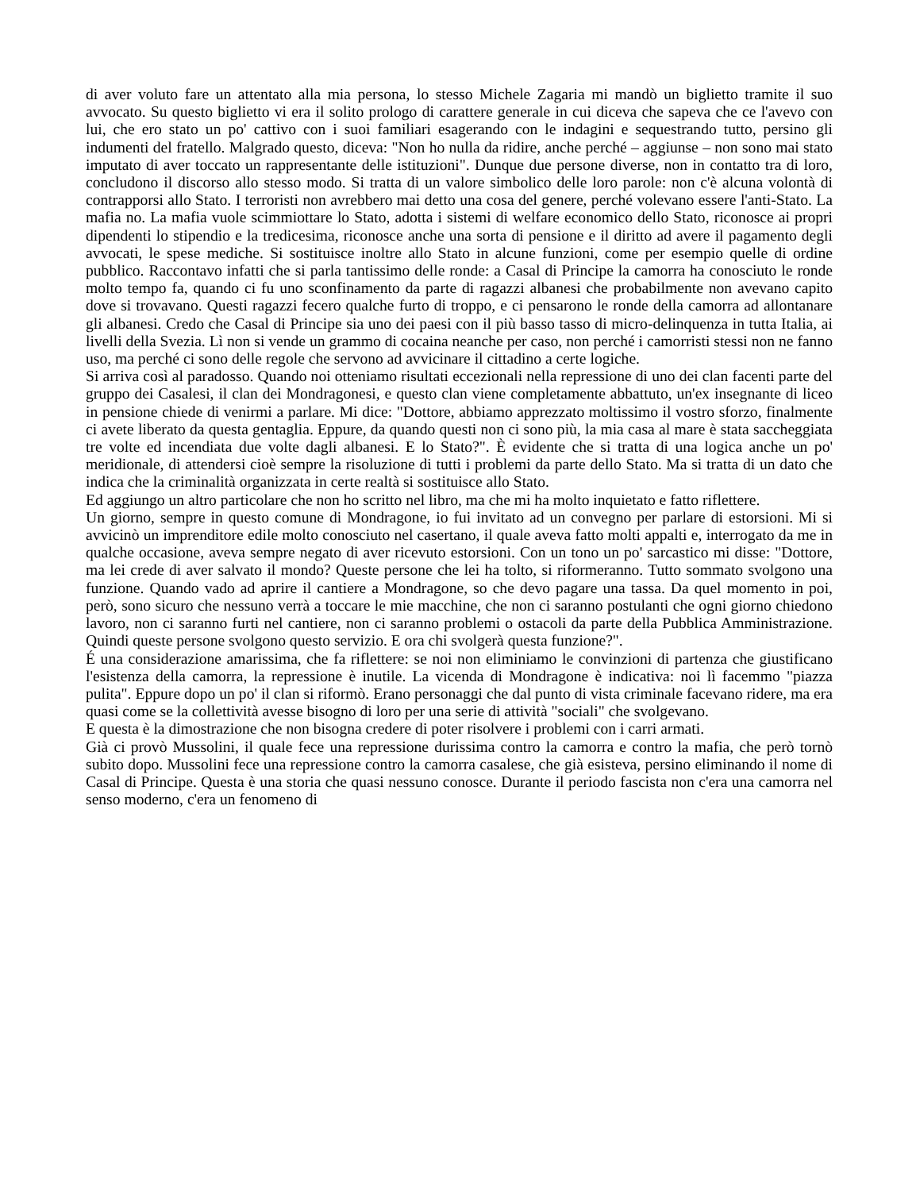di aver voluto fare un attentato alla mia persona, lo stesso Michele Zagaria mi mandò un biglietto tramite il suo avvocato. Su questo biglietto vi era il solito prologo di carattere generale in cui diceva che sapeva che ce l'avevo con lui, che ero stato un po' cattivo con i suoi familiari esagerando con le indagini e sequestrando tutto, persino gli indumenti del fratello. Malgrado questo, diceva: "Non ho nulla da ridire, anche perché – aggiunse – non sono mai stato imputato di aver toccato un rappresentante delle istituzioni". Dunque due persone diverse, non in contatto tra di loro, concludono il discorso allo stesso modo. Si tratta di un valore simbolico delle loro parole: non c'è alcuna volontà di contrapporsi allo Stato. I terroristi non avrebbero mai detto una cosa del genere, perché volevano essere l'anti-Stato. La mafia no. La mafia vuole scimmiottare lo Stato, adotta i sistemi di welfare economico dello Stato, riconosce ai propri dipendenti lo stipendio e la tredicesima, riconosce anche una sorta di pensione e il diritto ad avere il pagamento degli avvocati, le spese mediche. Si sostituisce inoltre allo Stato in alcune funzioni, come per esempio quelle di ordine pubblico. Raccontavo infatti che si parla tantissimo delle ronde: a Casal di Principe la camorra ha conosciuto le ronde molto tempo fa, quando ci fu uno sconfinamento da parte di ragazzi albanesi che probabilmente non avevano capito dove si trovavano. Questi ragazzi fecero qualche furto di troppo, e ci pensarono le ronde della camorra ad allontanare gli albanesi. Credo che Casal di Principe sia uno dei paesi con il più basso tasso di micro-delinquenza in tutta Italia, ai livelli della Svezia. Lì non si vende un grammo di cocaina neanche per caso, non perché i camorristi stessi non ne fanno uso, ma perché ci sono delle regole che servono ad avvicinare il cittadino a certe logiche.
Si arriva così al paradosso. Quando noi otteniamo risultati eccezionali nella repressione di uno dei clan facenti parte del gruppo dei Casalesi, il clan dei Mondragonesi, e questo clan viene completamente abbattuto, un'ex insegnante di liceo in pensione chiede di venirmi a parlare. Mi dice: "Dottore, abbiamo apprezzato moltissimo il vostro sforzo, finalmente ci avete liberato da questa gentaglia. Eppure, da quando questi non ci sono più, la mia casa al mare è stata saccheggiata tre volte ed incendiata due volte dagli albanesi. E lo Stato?". È evidente che si tratta di una logica anche un po' meridionale, di attendersi cioè sempre la risoluzione di tutti i problemi da parte dello Stato. Ma si tratta di un dato che indica che la criminalità organizzata in certe realtà si sostituisce allo Stato.
Ed aggiungo un altro particolare che non ho scritto nel libro, ma che mi ha molto inquietato e fatto riflettere.
Un giorno, sempre in questo comune di Mondragone, io fui invitato ad un convegno per parlare di estorsioni. Mi si avvicinò un imprenditore edile molto conosciuto nel casertano, il quale aveva fatto molti appalti e, interrogato da me in qualche occasione, aveva sempre negato di aver ricevuto estorsioni. Con un tono un po' sarcastico mi disse: "Dottore, ma lei crede di aver salvato il mondo? Queste persone che lei ha tolto, si riformeranno. Tutto sommato svolgono una funzione. Quando vado ad aprire il cantiere a Mondragone, so che devo pagare una tassa. Da quel momento in poi, però, sono sicuro che nessuno verrà a toccare le mie macchine, che non ci saranno postulanti che ogni giorno chiedono lavoro, non ci saranno furti nel cantiere, non ci saranno problemi o ostacoli da parte della Pubblica Amministrazione. Quindi queste persone svolgono questo servizio. E ora chi svolgerà questa funzione?".
É una considerazione amarissima, che fa riflettere: se noi non eliminiamo le convinzioni di partenza che giustificano l'esistenza della camorra, la repressione è inutile. La vicenda di Mondragone è indicativa: noi lì facemmo "piazza pulita". Eppure dopo un po' il clan si riformò. Erano personaggi che dal punto di vista criminale facevano ridere, ma era quasi come se la collettività avesse bisogno di loro per una serie di attività "sociali" che svolgevano.
E questa è la dimostrazione che non bisogna credere di poter risolvere i problemi con i carri armati.
Già ci provò Mussolini, il quale fece una repressione durissima contro la camorra e contro la mafia, che però tornò subito dopo. Mussolini fece una repressione contro la camorra casalese, che già esisteva, persino eliminando il nome di Casal di Principe. Questa è una storia che quasi nessuno conosce. Durante il periodo fascista non c'era una camorra nel senso moderno, c'era un fenomeno di